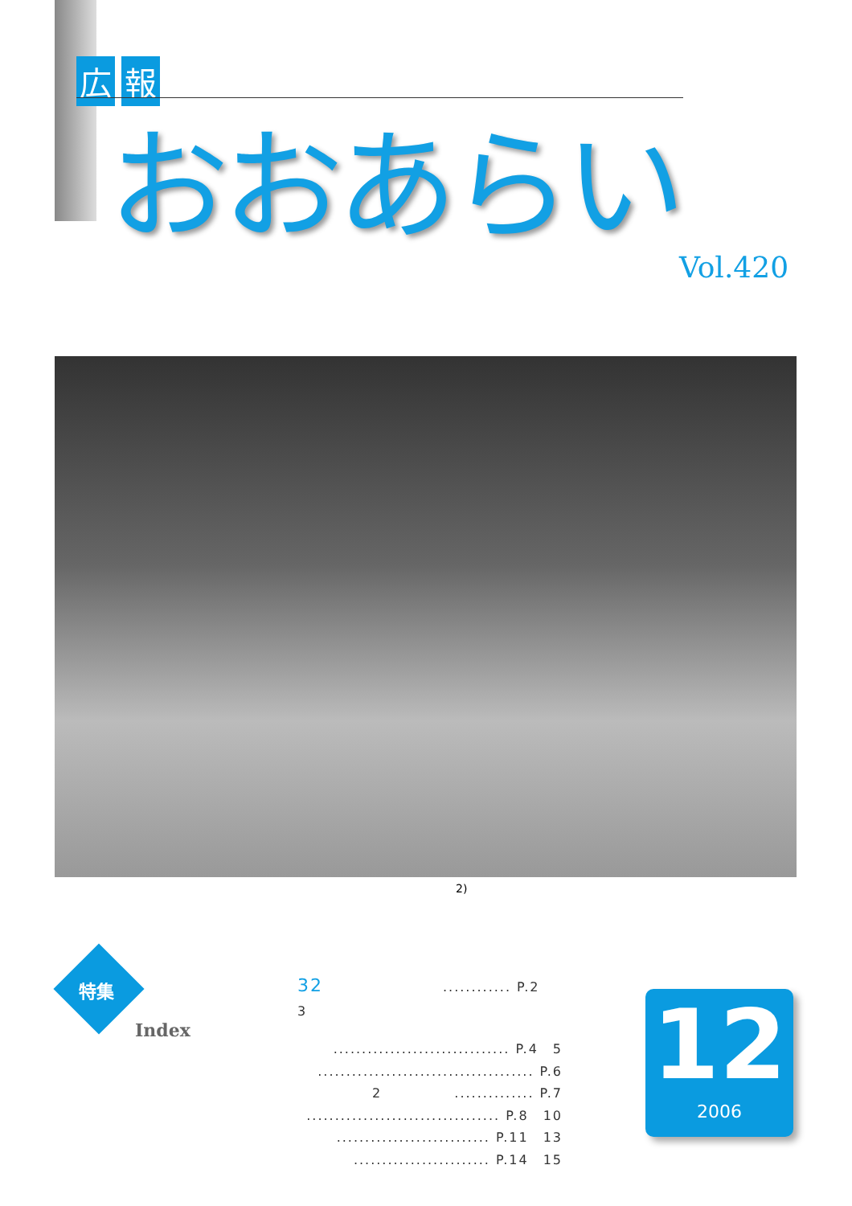広報
おおあらい
Vol.420
2)
特集
Index
32 ............ P.2　3
............................... P.4　5
...................................... P.6
2　　　　　.............. P.7
.................................. P.8　10
........................... P.11　13
........................ P.14　15
12
2006